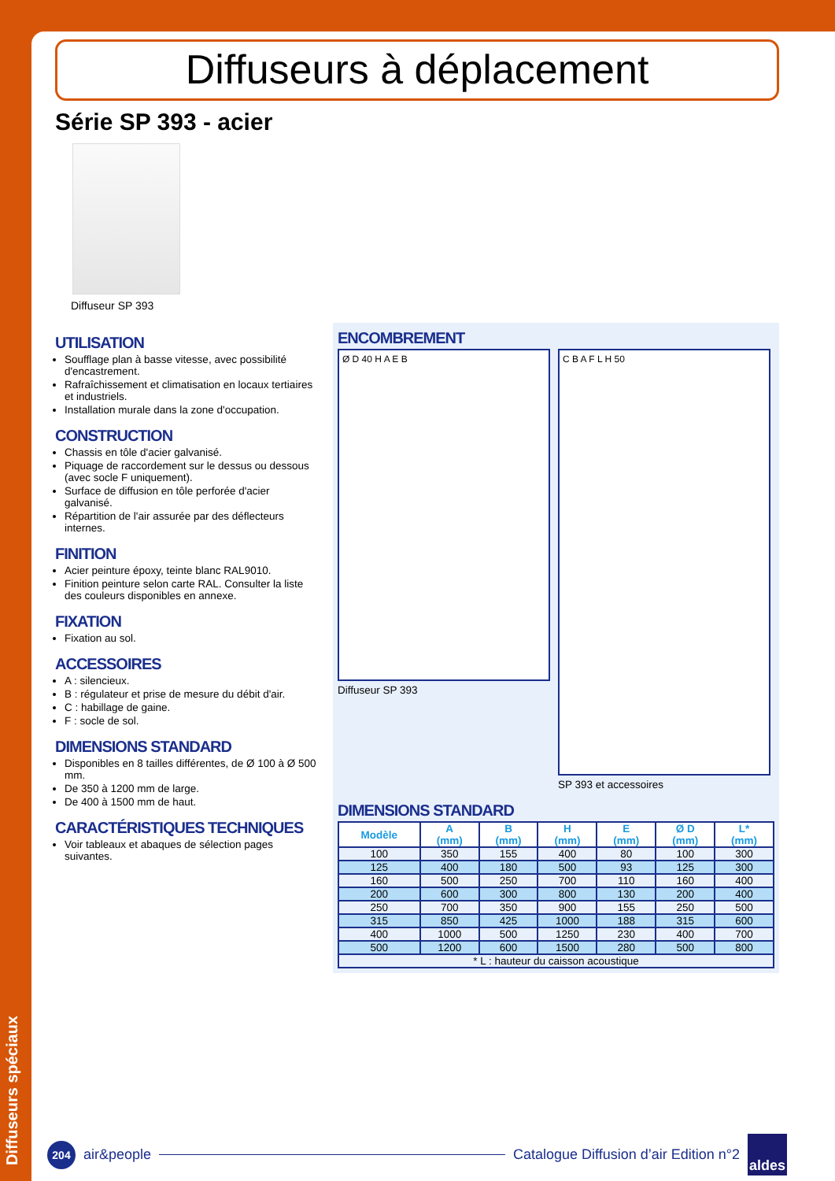Diffuseurs spéciaux
Diffuseurs à déplacement
Série SP 393 - acier
Diffuseur SP 393
UTILISATION
Soufflage plan à basse vitesse, avec possibilité d'encastrement.
Rafraîchissement et climatisation en locaux tertiaires et industriels.
Installation murale dans la zone d'occupation.
CONSTRUCTION
Chassis en tôle d'acier galvanisé.
Piquage de raccordement sur le dessus ou dessous (avec socle F uniquement).
Surface de diffusion en tôle perforée d'acier galvanisé.
Répartition de l'air assurée par des déflecteurs internes.
FINITION
Acier peinture époxy, teinte blanc RAL9010.
Finition peinture selon carte RAL. Consulter la liste des couleurs disponibles en annexe.
FIXATION
Fixation au sol.
ACCESSOIRES
A : silencieux.
B : régulateur et prise de mesure du débit d'air.
C : habillage de gaine.
F : socle de sol.
DIMENSIONS STANDARD
Disponibles en 8 tailles différentes, de Ø 100 à Ø 500 mm.
De 350 à 1200 mm de large.
De 400 à 1500 mm de haut.
CARACTÉRISTIQUES TECHNIQUES
Voir tableaux et abaques de sélection pages suivantes.
ENCOMBREMENT
Ø D 40 H A E B
Diffuseur SP 393
C B A F L H 50
SP 393 et accessoires
DIMENSIONS STANDARD
| Modèle | A (mm) | B (mm) | H (mm) | E (mm) | Ø D (mm) | L* (mm) |
| --- | --- | --- | --- | --- | --- | --- |
| 100 | 350 | 155 | 400 | 80 | 100 | 300 |
| 125 | 400 | 180 | 500 | 93 | 125 | 300 |
| 160 | 500 | 250 | 700 | 110 | 160 | 400 |
| 200 | 600 | 300 | 800 | 130 | 200 | 400 |
| 250 | 700 | 350 | 900 | 155 | 250 | 500 |
| 315 | 850 | 425 | 1000 | 188 | 315 | 600 |
| 400 | 1000 | 500 | 1250 | 230 | 400 | 700 |
| 500 | 1200 | 600 | 1500 | 280 | 500 | 800 |
| * L : hauteur du caisson acoustique | | | | | | |
204
air&people
Catalogue Diffusion d’air Edition n°2 aldes